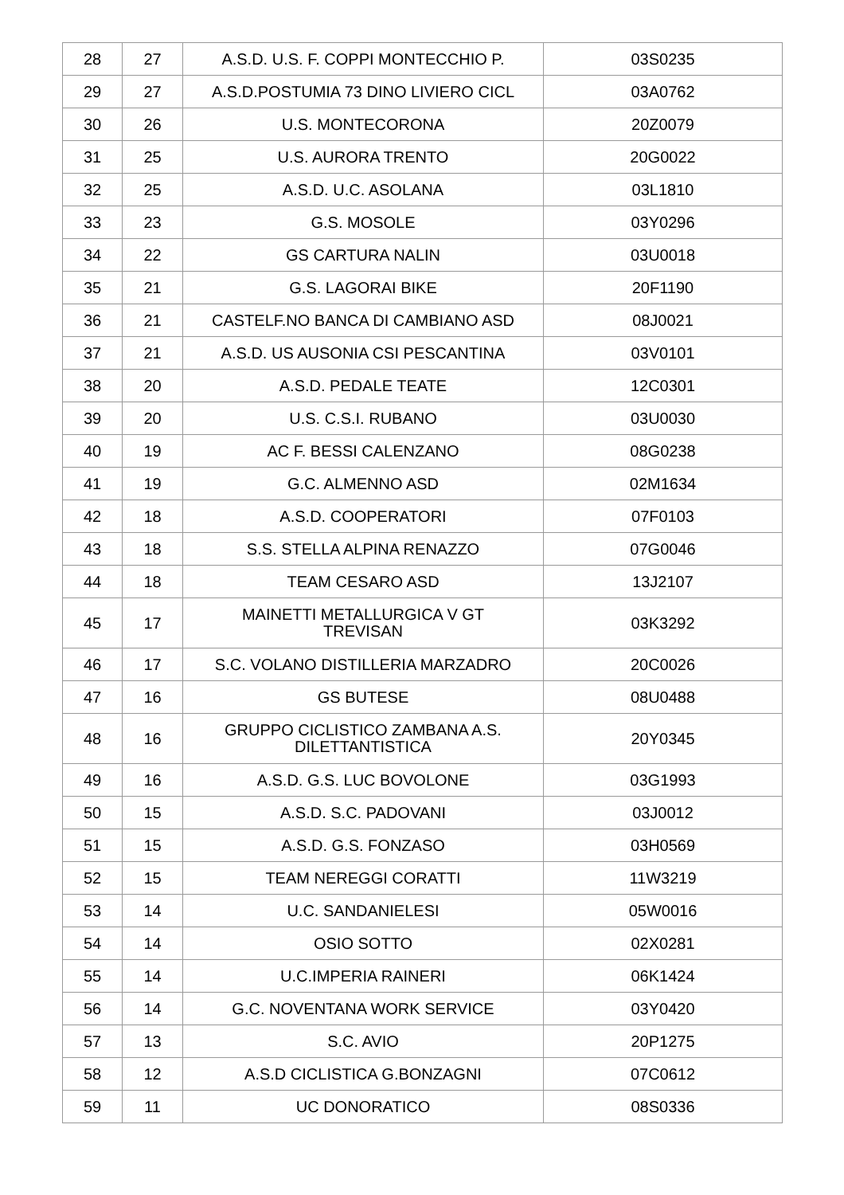| 28 | 27 | A.S.D. U.S. F. COPPI MONTECCHIO P. | 03S0235 |
| 29 | 27 | A.S.D.POSTUMIA 73 DINO LIVIERO CICL | 03A0762 |
| 30 | 26 | U.S. MONTECORONA | 20Z0079 |
| 31 | 25 | U.S. AURORA TRENTO | 20G0022 |
| 32 | 25 | A.S.D. U.C. ASOLANA | 03L1810 |
| 33 | 23 | G.S. MOSOLE | 03Y0296 |
| 34 | 22 | GS CARTURA NALIN | 03U0018 |
| 35 | 21 | G.S. LAGORAI BIKE | 20F1190 |
| 36 | 21 | CASTELF.NO BANCA DI CAMBIANO ASD | 08J0021 |
| 37 | 21 | A.S.D. US AUSONIA CSI PESCANTINA | 03V0101 |
| 38 | 20 | A.S.D. PEDALE TEATE | 12C0301 |
| 39 | 20 | U.S. C.S.I. RUBANO | 03U0030 |
| 40 | 19 | AC F. BESSI CALENZANO | 08G0238 |
| 41 | 19 | G.C. ALMENNO ASD | 02M1634 |
| 42 | 18 | A.S.D. COOPERATORI | 07F0103 |
| 43 | 18 | S.S. STELLA ALPINA RENAZZO | 07G0046 |
| 44 | 18 | TEAM CESARO ASD | 13J2107 |
| 45 | 17 | MAINETTI METALLURGICA V GT TREVISAN | 03K3292 |
| 46 | 17 | S.C. VOLANO DISTILLERIA MARZADRO | 20C0026 |
| 47 | 16 | GS BUTESE | 08U0488 |
| 48 | 16 | GRUPPO CICLISTICO ZAMBANA A.S. DILETTANTISTICA | 20Y0345 |
| 49 | 16 | A.S.D. G.S. LUC BOVOLONE | 03G1993 |
| 50 | 15 | A.S.D. S.C. PADOVANI | 03J0012 |
| 51 | 15 | A.S.D. G.S. FONZASO | 03H0569 |
| 52 | 15 | TEAM NEREGGI CORATTI | 11W3219 |
| 53 | 14 | U.C. SANDANIELESI | 05W0016 |
| 54 | 14 | OSIO SOTTO | 02X0281 |
| 55 | 14 | U.C.IMPERIA RAINERI | 06K1424 |
| 56 | 14 | G.C. NOVENTANA WORK SERVICE | 03Y0420 |
| 57 | 13 | S.C. AVIO | 20P1275 |
| 58 | 12 | A.S.D CICLISTICA G.BONZAGNI | 07C0612 |
| 59 | 11 | UC DONORATICO | 08S0336 |